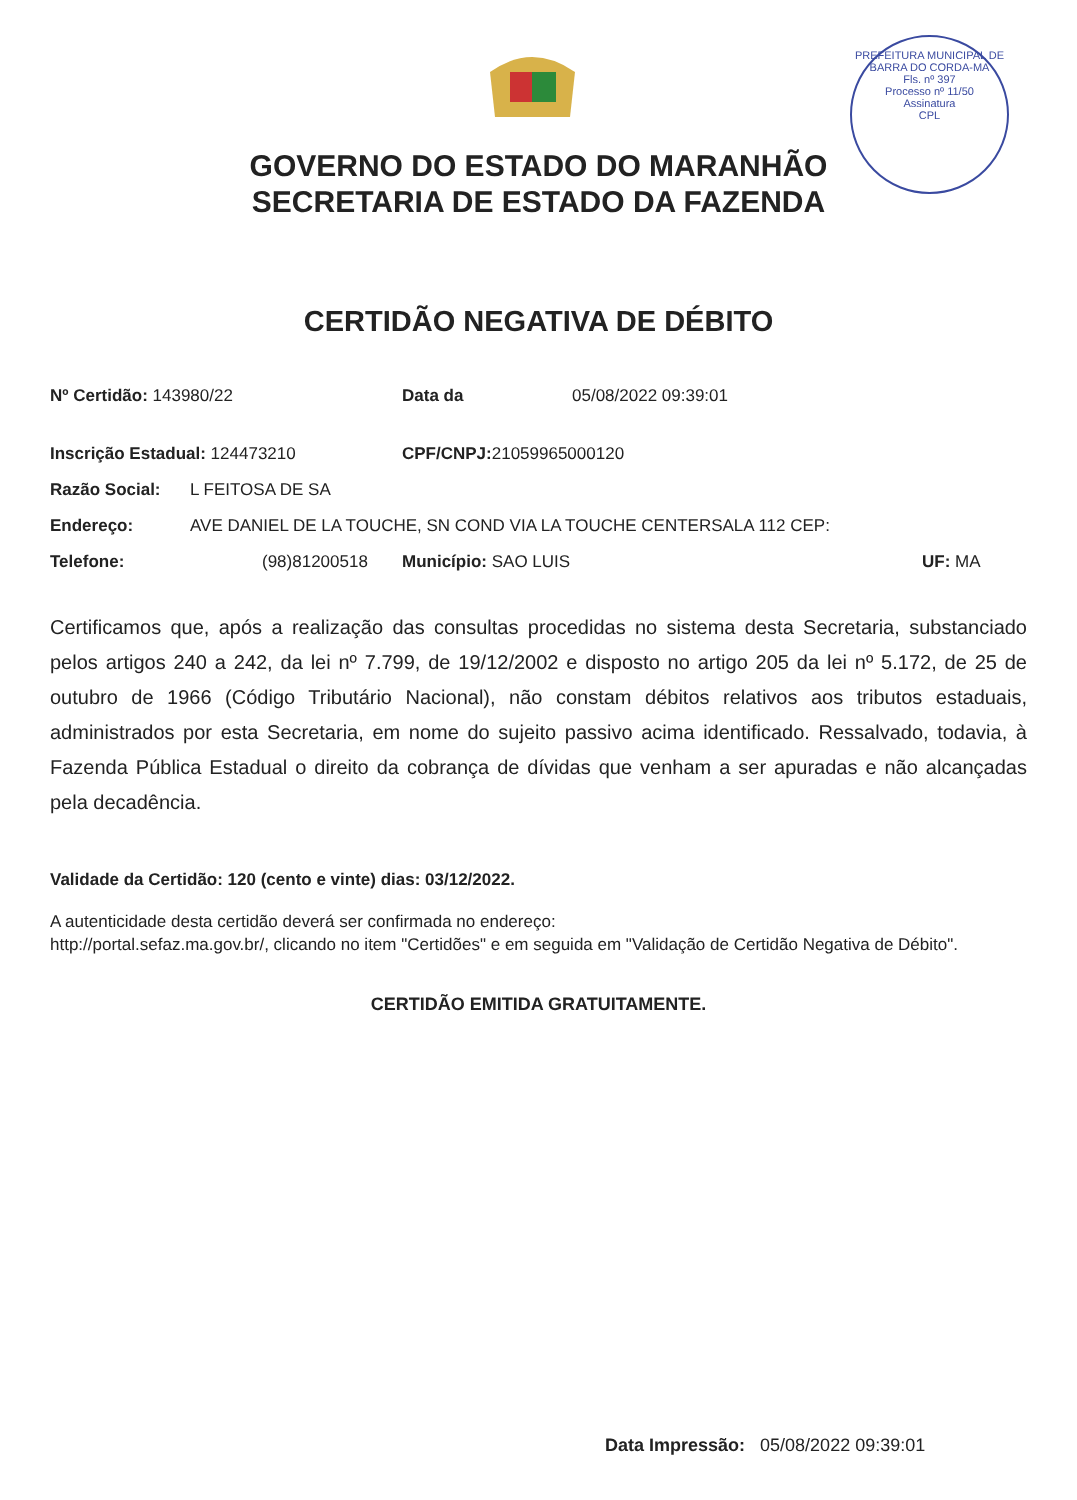PREFEITURA MUNICIPAL DE BARRA DO CORDA-MA
Fls. nº 397
Processo nº 11/50
Assinatura
CPL
GOVERNO DO ESTADO DO MARANHÃO
SECRETARIA DE ESTADO DA FAZENDA
CERTIDÃO NEGATIVA DE DÉBITO
Nº Certidão: 143980/22 Data da 05/08/2022 09:39:01
Inscrição Estadual: 124473210 CPF/CNPJ: 21059965000120
Razão Social: L FEITOSA DE SA
Endereço: AVE DANIEL DE LA TOUCHE, SN COND VIA LA TOUCHE CENTERSALA 112 CEP:
Telefone: (98)81200518 Município: SAO LUIS UF: MA
Certificamos que, após a realização das consultas procedidas no sistema desta Secretaria, substanciado pelos artigos 240 a 242, da lei nº 7.799, de 19/12/2002 e disposto no artigo 205 da lei nº 5.172, de 25 de outubro de 1966 (Código Tributário Nacional), não constam débitos relativos aos tributos estaduais, administrados por esta Secretaria, em nome do sujeito passivo acima identificado. Ressalvado, todavia, à Fazenda Pública Estadual o direito da cobrança de dívidas que venham a ser apuradas e não alcançadas pela decadência.
Validade da Certidão: 120 (cento e vinte) dias: 03/12/2022.
A autenticidade desta certidão deverá ser confirmada no endereço:
http://portal.sefaz.ma.gov.br/, clicando no item "Certidões" e em seguida em "Validação de Certidão Negativa de Débito".
CERTIDÃO EMITIDA GRATUITAMENTE.
Data Impressão: 05/08/2022 09:39:01